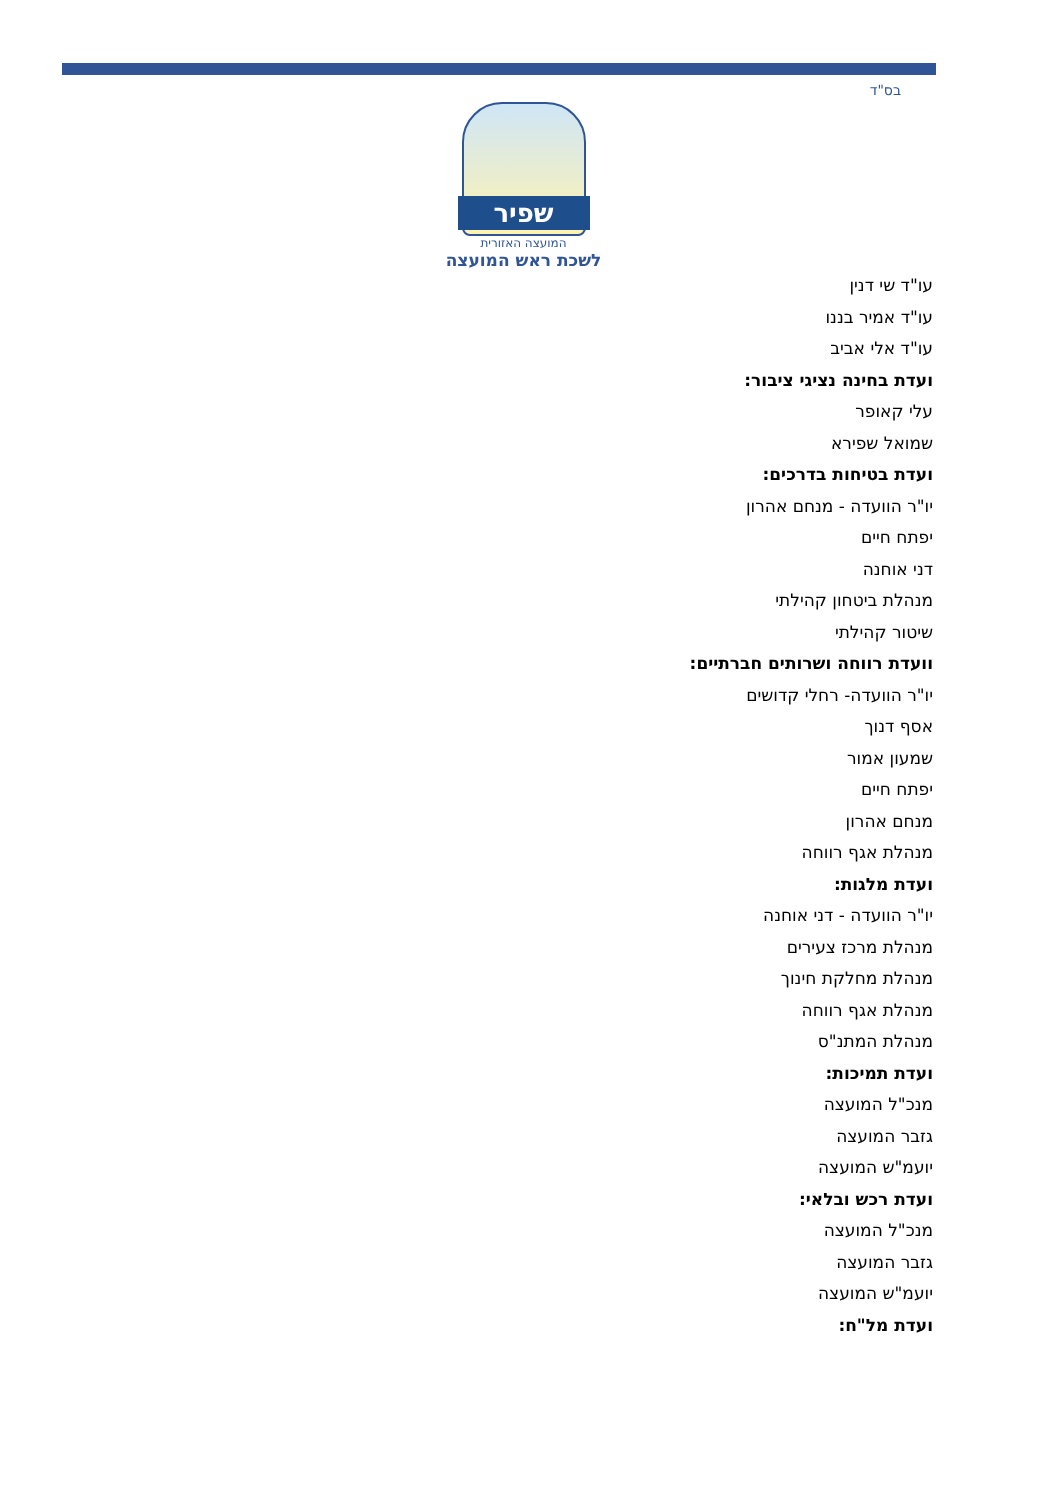בס"ד
שפיר
המועצה האזורית
לשכת ראש המועצה
עו"ד שי דנין
עו"ד אמיר בננו
עו"ד אלי אביב
ועדת בחינה נציגי ציבור:
עלי קאופר
שמואל שפירא
ועדת בטיחות בדרכים:
יו"ר הוועדה - מנחם אהרון
יפתח חיים
דני אוחנה
מנהלת ביטחון קהילתי
שיטור קהילתי
וועדת רווחה ושרותים חברתיים:
יו"ר הוועדה- רחלי קדושים
אסף דנוך
שמעון אמור
יפתח חיים
מנחם אהרון
מנהלת אגף רווחה
ועדת מלגות:
יו"ר הוועדה - דני אוחנה
מנהלת מרכז צעירים
מנהלת מחלקת חינוך
מנהלת אגף רווחה
מנהלת המתנ"ס
ועדת תמיכות:
מנכ"ל המועצה
גזבר המועצה
יועמ"ש המועצה
ועדת רכש ובלאי:
מנכ"ל המועצה
גזבר המועצה
יועמ"ש המועצה
ועדת מל"ח: